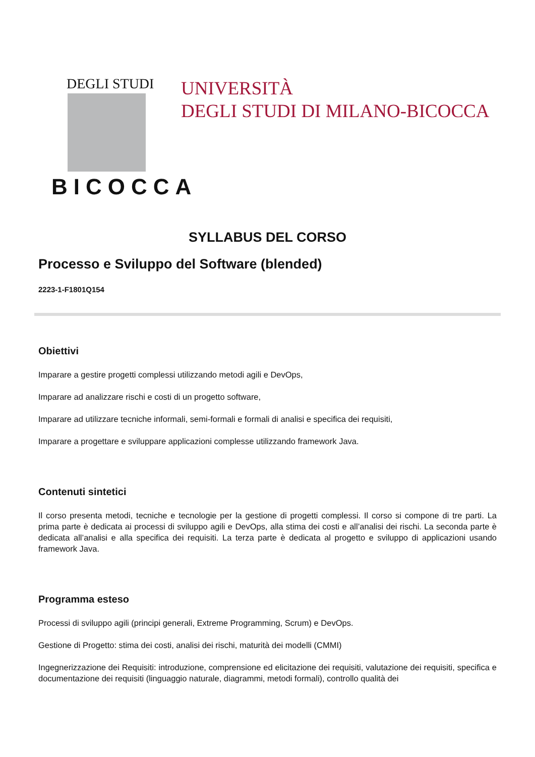DEGLI STUDI
BICOCCA
UNIVERSITÀ
DEGLI STUDI DI MILANO-BICOCCA
SYLLABUS DEL CORSO
Processo e Sviluppo del Software (blended)
2223-1-F1801Q154
Obiettivi
Imparare a gestire progetti complessi utilizzando metodi agili e DevOps,
Imparare ad analizzare rischi e costi di un progetto software,
Imparare ad utilizzare tecniche informali, semi-formali e formali di analisi e specifica dei requisiti,
Imparare a progettare e sviluppare applicazioni complesse utilizzando framework Java.
Contenuti sintetici
Il corso presenta metodi, tecniche e tecnologie per la gestione di progetti complessi. Il corso si compone di tre parti. La prima parte è dedicata ai processi di sviluppo agili e DevOps, alla stima dei costi e all’analisi dei rischi. La seconda parte è dedicata all’analisi e alla specifica dei requisiti. La terza parte è dedicata al progetto e sviluppo di applicazioni usando framework Java.
Programma esteso
Processi di sviluppo agili (principi generali, Extreme Programming, Scrum) e DevOps.
Gestione di Progetto: stima dei costi, analisi dei rischi, maturità dei modelli (CMMI)
Ingegnerizzazione dei Requisiti: introduzione, comprensione ed elicitazione dei requisiti, valutazione dei requisiti, specifica e documentazione dei requisiti (linguaggio naturale, diagrammi, metodi formali), controllo qualità dei